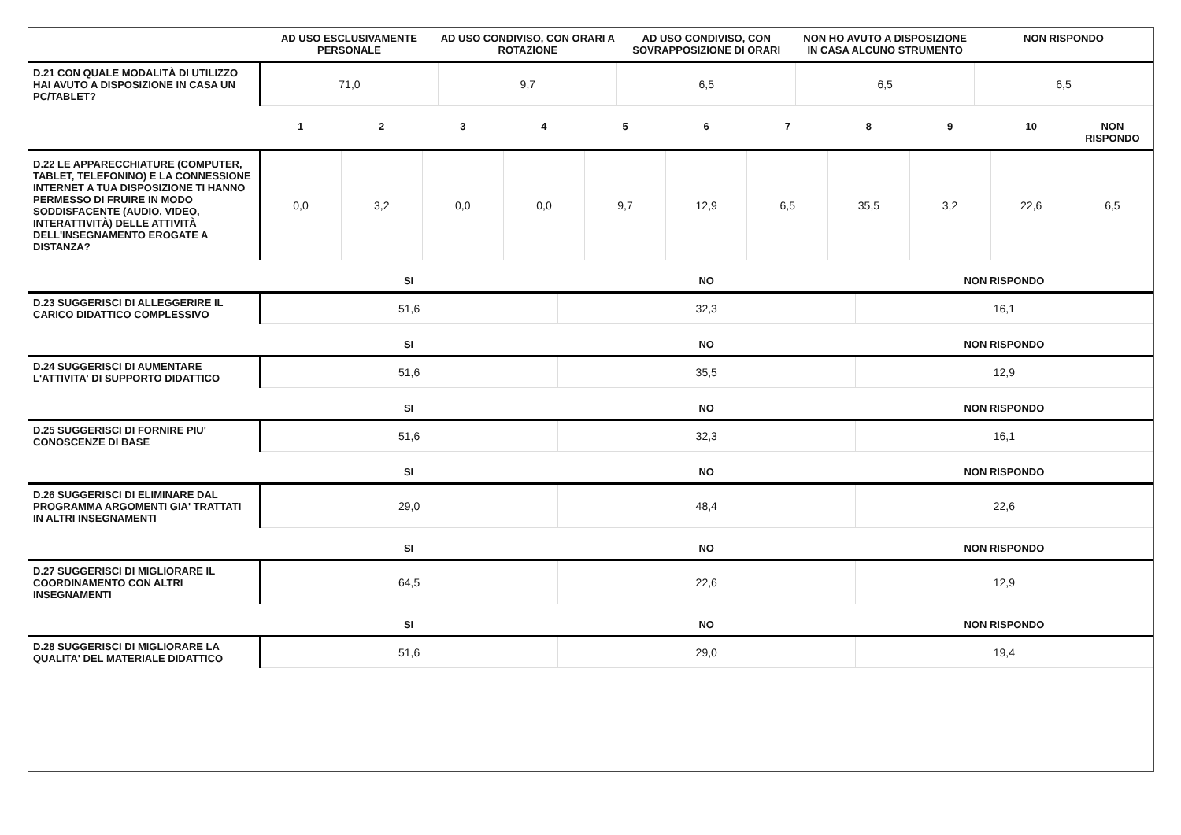| | AD USO ESCLUSIVAMENTE PERSONALE | AD USO CONDIVISO, CON ORARI A ROTAZIONE | AD USO CONDIVISO, CON SOVRAPPOSIZIONE DI ORARI | NON HO AVUTO A DISPOSIZIONE IN CASA ALCUNO STRUMENTO | NON RISPONDO |
| --- | --- | --- | --- | --- | --- |
| D.21 CON QUALE MODALITÀ DI UTILIZZO HAI AVUTO A DISPOSIZIONE IN CASA UN PC/TABLET? | 71,0 | 9,7 | 6,5 | 6,5 | 6,5 |
| | 1 | 2 | 3 | 4 | 5 | 6 | 7 | 8 | 9 | 10 | NON RISPONDO |
| --- | --- | --- | --- | --- | --- | --- | --- | --- | --- | --- | --- |
| D.22 LE APPARECCHIATURE (COMPUTER, TABLET, TELEFONINO) E LA CONNESSIONE INTERNET A TUA DISPOSIZIONE TI HANNO PERMESSO DI FRUIRE IN MODO SODDISFACENTE (AUDIO, VIDEO, INTERATTIVITÀ) DELLE ATTIVITÀ DELL'INSEGNAMENTO EROGATE A DISTANZA? | 0,0 | 3,2 | 0,0 | 0,0 | 9,7 | 12,9 | 6,5 | 35,5 | 3,2 | 22,6 | 6,5 |
| | SI | NO | NON RISPONDO |
| --- | --- | --- | --- |
| D.23 SUGGERISCI DI ALLEGGERIRE IL CARICO DIDATTICO COMPLESSIVO | 51,6 | 32,3 | 16,1 |
| | SI | NO | NON RISPONDO |
| D.24 SUGGERISCI DI AUMENTARE L'ATTIVITA' DI SUPPORTO DIDATTICO | 51,6 | 35,5 | 12,9 |
| | SI | NO | NON RISPONDO |
| D.25 SUGGERISCI DI FORNIRE PIU' CONOSCENZE DI BASE | 51,6 | 32,3 | 16,1 |
| | SI | NO | NON RISPONDO |
| D.26 SUGGERISCI DI ELIMINARE DAL PROGRAMMA ARGOMENTI GIA' TRATTATI IN ALTRI INSEGNAMENTI | 29,0 | 48,4 | 22,6 |
| | SI | NO | NON RISPONDO |
| D.27 SUGGERISCI DI MIGLIORARE IL COORDINAMENTO CON ALTRI INSEGNAMENTI | 64,5 | 22,6 | 12,9 |
| | SI | NO | NON RISPONDO |
| D.28 SUGGERISCI DI MIGLIORARE LA QUALITA' DEL MATERIALE DIDATTICO | 51,6 | 29,0 | 19,4 |